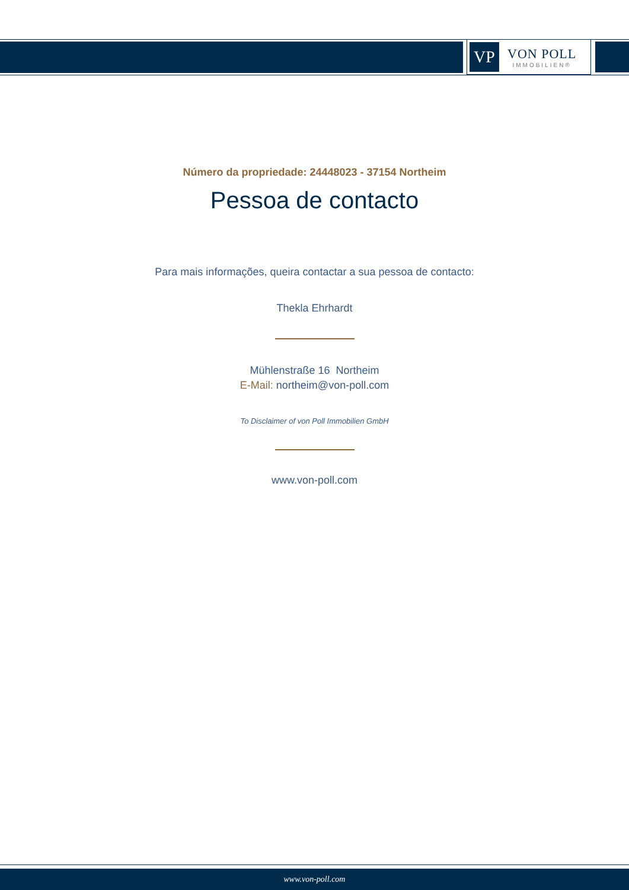VP
VON POLL
IMMOBILIEN®
Número da propriedade: 24448023 - 37154 Northeim
Pessoa de contacto
Para mais informações, queira contactar a sua pessoa de contacto:
Thekla Ehrhardt
Mühlenstraße 16 Northeim
E-Mail: northeim@von-poll.com
To Disclaimer of von Poll Immobilien GmbH
www.von-poll.com
www.von-poll.com